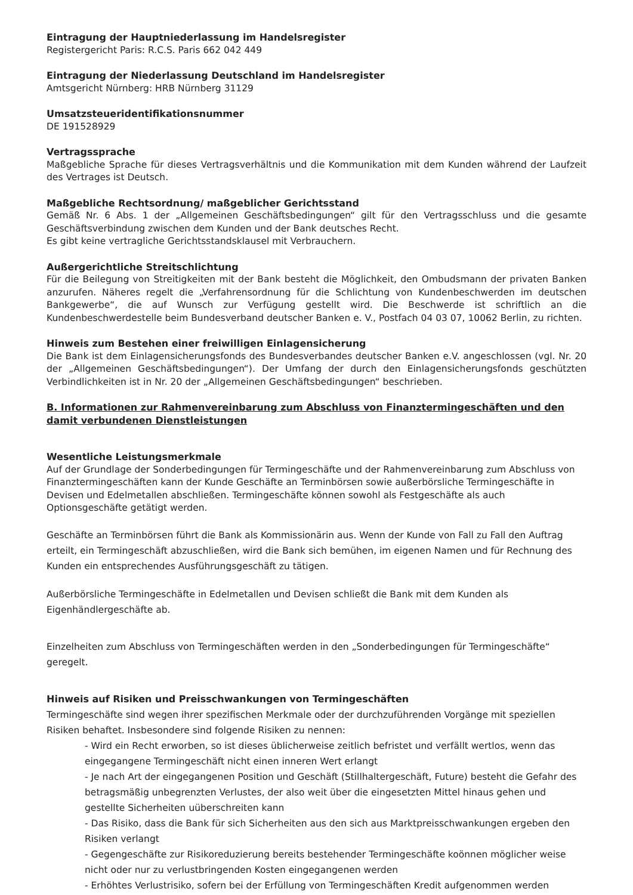Eintragung der Hauptniederlassung im Handelsregister
Registergericht Paris: R.C.S. Paris 662 042 449
Eintragung der Niederlassung Deutschland im Handelsregister
Amtsgericht Nürnberg: HRB Nürnberg 31129
Umsatzsteueridentifikationsnummer
DE 191528929
Vertragssprache
Maßgebliche Sprache für dieses Vertragsverhältnis und die Kommunikation mit dem Kunden während der Laufzeit des Vertrages ist Deutsch.
Maßgebliche Rechtsordnung/ maßgeblicher Gerichtsstand
Gemäß Nr. 6 Abs. 1 der „Allgemeinen Geschäftsbedingungen“ gilt für den Vertragsschluss und die gesamte Geschäftsverbindung zwischen dem Kunden und der Bank deutsches Recht.
Es gibt keine vertragliche Gerichtsstandsklausel mit Verbrauchern.
Außergerichtliche Streitschlichtung
Für die Beilegung von Streitigkeiten mit der Bank besteht die Möglichkeit, den Ombudsmann der privaten Banken anzurufen. Näheres regelt die „Verfahrensordnung für die Schlichtung von Kundenbeschwerden im deutschen Bankgewerbe“, die auf Wunsch zur Verfügung gestellt wird. Die Beschwerde ist schriftlich an die Kundenbeschwerdestelle beim Bundesverband deutscher Banken e. V., Postfach 04 03 07, 10062 Berlin, zu richten.
Hinweis zum Bestehen einer freiwilligen Einlagensicherung
Die Bank ist dem Einlagensicherungsfonds des Bundesverbandes deutscher Banken e.V. angeschlossen (vgl. Nr. 20 der „Allgemeinen Geschäftsbedingungen“). Der Umfang der durch den Einlagensicherungsfonds geschützten Verbindlichkeiten ist in Nr. 20 der „Allgemeinen Geschäftsbedingungen“ beschrieben.
B. Informationen zur Rahmenvereinbarung zum Abschluss von Finanztermingeschäften und den damit verbundenen Dienstleistungen
Wesentliche Leistungsmerkmale
Auf der Grundlage der Sonderbedingungen für Termingeschäfte und der Rahmenvereinbarung zum Abschluss von Finanztermingeschäften kann der Kunde Geschäfte an Terminbörsen sowie außerbörsliche Termingeschäfte in Devisen und Edelmetallen abschließen. Termingeschäfte können sowohl als Festgeschäfte als auch Optionsgeschäfte getätigt werden.
Geschäfte an Terminbörsen führt die Bank als Kommissionärin aus. Wenn der Kunde von Fall zu Fall den Auftrag erteilt, ein Termingeschäft abzuschließen, wird die Bank sich bemühen, im eigenen Namen und für Rechnung des Kunden ein entsprechendes Ausführungsgeschäft zu tätigen.
Außerbörsliche Termingeschäfte in Edelmetallen und Devisen schließt die Bank mit dem Kunden als Eigenhändlergeschäfte ab.
Einzelheiten zum Abschluss von Termingeschäften werden in den „Sonderbedingungen für Termingeschäfte“ geregelt.
Hinweis auf Risiken und Preisschwankungen von Termingeschäften
Termingeschäfte sind wegen ihrer spezifischen Merkmale oder der durchzuführenden Vorgänge mit speziellen Risiken behaftet. Insbesondere sind folgende Risiken zu nennen:
- Wird ein Recht erworben, so ist dieses üblicherweise zeitlich befristet und verfällt wertlos, wenn das eingegangene Termingeschäft nicht einen inneren Wert erlangt
- Je nach Art der eingegangenen Position und Geschäft (Stillhaltergeschäft, Future) besteht die Gefahr des betragsmäßig unbegrenzten Verlustes, der also weit über die eingesetzten Mittel hinaus gehen und gestellte Sicherheiten uüberschreiten kann
- Das Risiko, dass die Bank für sich Sicherheiten aus den sich aus Marktpreisschwankungen ergeben den Risiken verlangt
- Gegengeschäfte zur Risikoreduzierung bereits bestehender Termingeschäfte koönnen möglicher weise nicht oder nur zu verlustbringenden Kosten eingegangenen werden
- Erhöhtes Verlustrisiko, sofern bei der Erfüllung von Termingeschäften Kredit aufgenommen werden